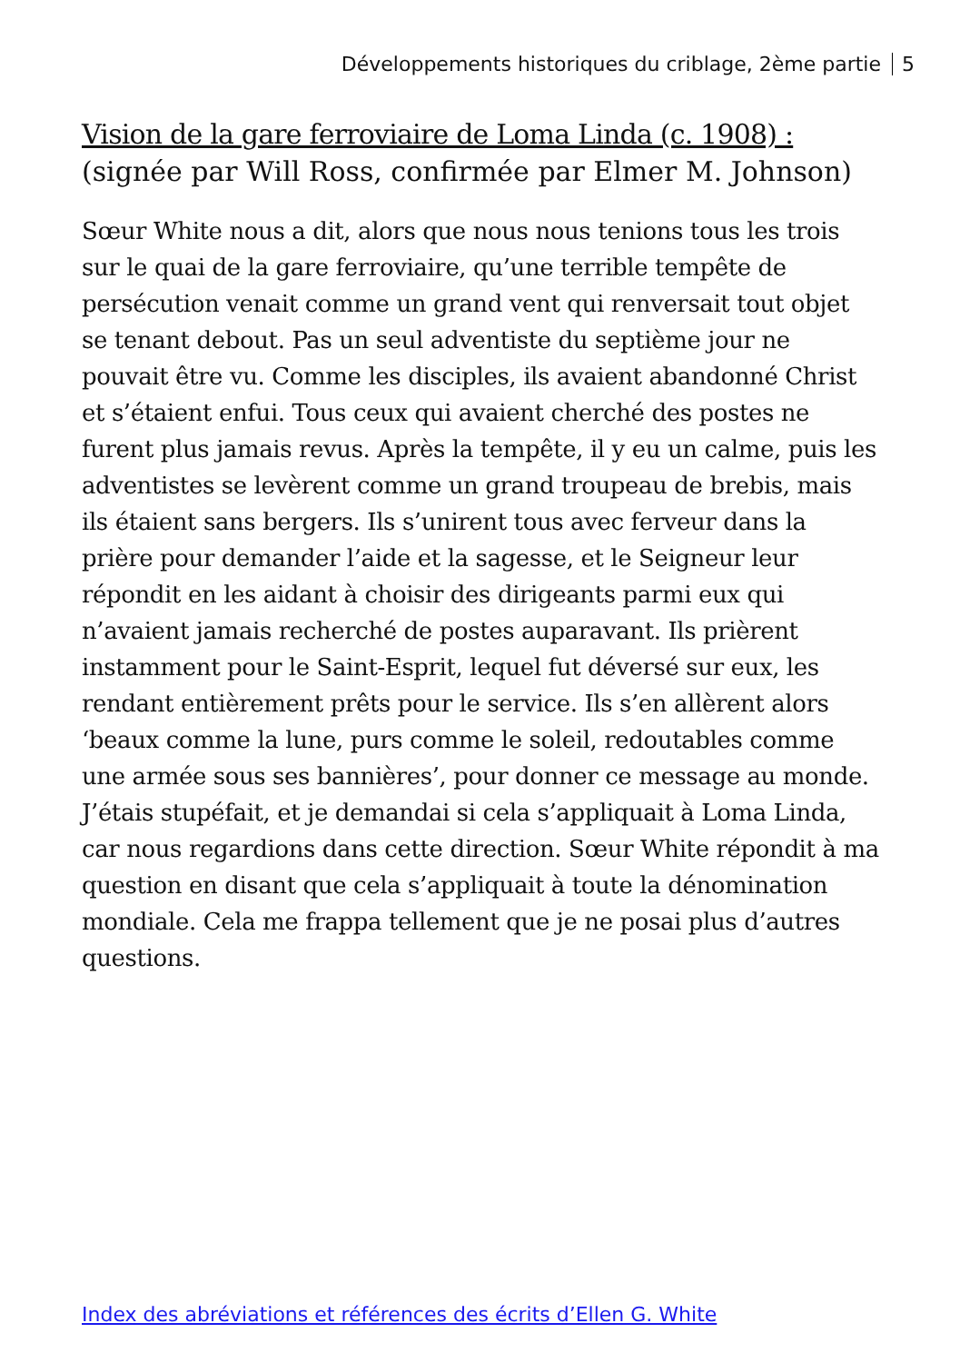Développements historiques du criblage, 2ème partie 5
Vision de la gare ferroviaire de Loma Linda (c. 1908) :
(signée par Will Ross, confirmée par Elmer M. Johnson)
Sœur White nous a dit, alors que nous nous tenions tous les trois sur le quai de la gare ferroviaire, qu’une terrible tempête de persécution venait comme un grand vent qui renversait tout objet se tenant debout. Pas un seul adventiste du septième jour ne pouvait être vu. Comme les disciples, ils avaient abandonné Christ et s’étaient enfui. Tous ceux qui avaient cherché des postes ne furent plus jamais revus. Après la tempête, il y eu un calme, puis les adventistes se levèrent comme un grand troupeau de brebis, mais ils étaient sans bergers. Ils s’unirent tous avec ferveur dans la prière pour demander l’aide et la sagesse, et le Seigneur leur répondit en les aidant à choisir des dirigeants parmi eux qui n’avaient jamais recherché de postes auparavant. Ils prièrent instamment pour le Saint-Esprit, lequel fut déversé sur eux, les rendant entièrement prêts pour le service. Ils s’en allèrent alors ‘beaux comme la lune, purs comme le soleil, redoutables comme une armée sous ses bannières’, pour donner ce message au monde. J’étais stupéfait, et je demandai si cela s’appliquait à Loma Linda, car nous regardions dans cette direction. Sœur White répondit à ma question en disant que cela s’appliquait à toute la dénomination mondiale. Cela me frappa tellement que je ne posai plus d’autres questions.
Index des abréviations et références des écrits d’Ellen G. White